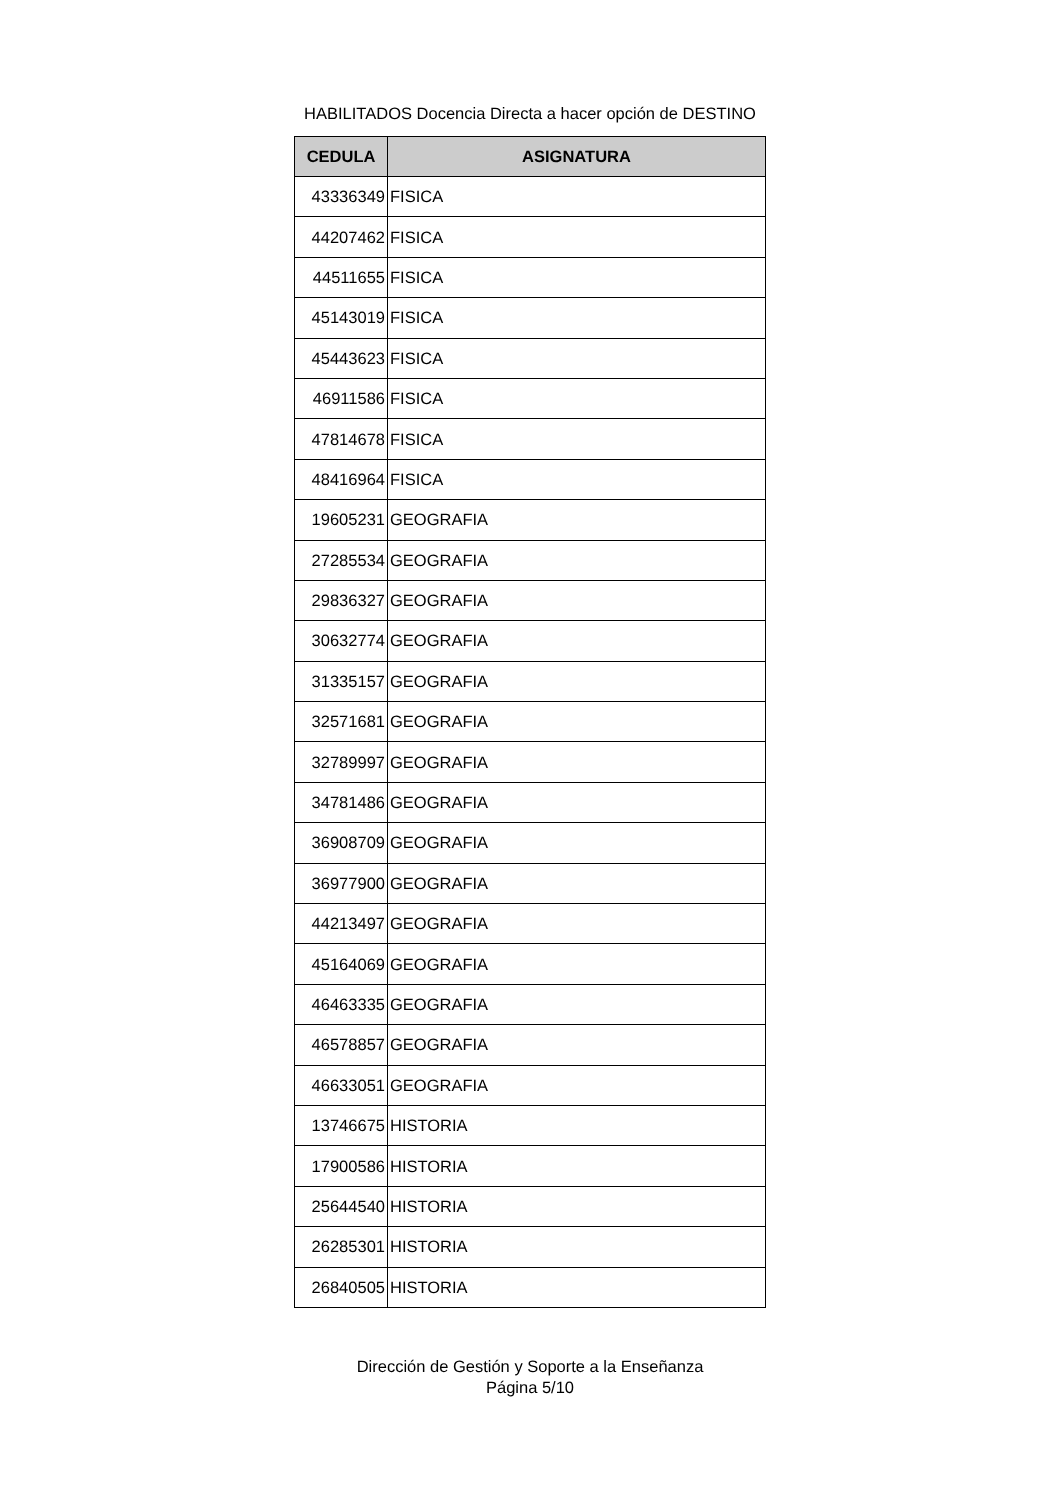HABILITADOS Docencia Directa a hacer opción de DESTINO
| CEDULA | ASIGNATURA |
| --- | --- |
| 43336349 | FISICA |
| 44207462 | FISICA |
| 44511655 | FISICA |
| 45143019 | FISICA |
| 45443623 | FISICA |
| 46911586 | FISICA |
| 47814678 | FISICA |
| 48416964 | FISICA |
| 19605231 | GEOGRAFIA |
| 27285534 | GEOGRAFIA |
| 29836327 | GEOGRAFIA |
| 30632774 | GEOGRAFIA |
| 31335157 | GEOGRAFIA |
| 32571681 | GEOGRAFIA |
| 32789997 | GEOGRAFIA |
| 34781486 | GEOGRAFIA |
| 36908709 | GEOGRAFIA |
| 36977900 | GEOGRAFIA |
| 44213497 | GEOGRAFIA |
| 45164069 | GEOGRAFIA |
| 46463335 | GEOGRAFIA |
| 46578857 | GEOGRAFIA |
| 46633051 | GEOGRAFIA |
| 13746675 | HISTORIA |
| 17900586 | HISTORIA |
| 25644540 | HISTORIA |
| 26285301 | HISTORIA |
| 26840505 | HISTORIA |
Dirección de Gestión y Soporte a la Enseñanza
Página 5/10